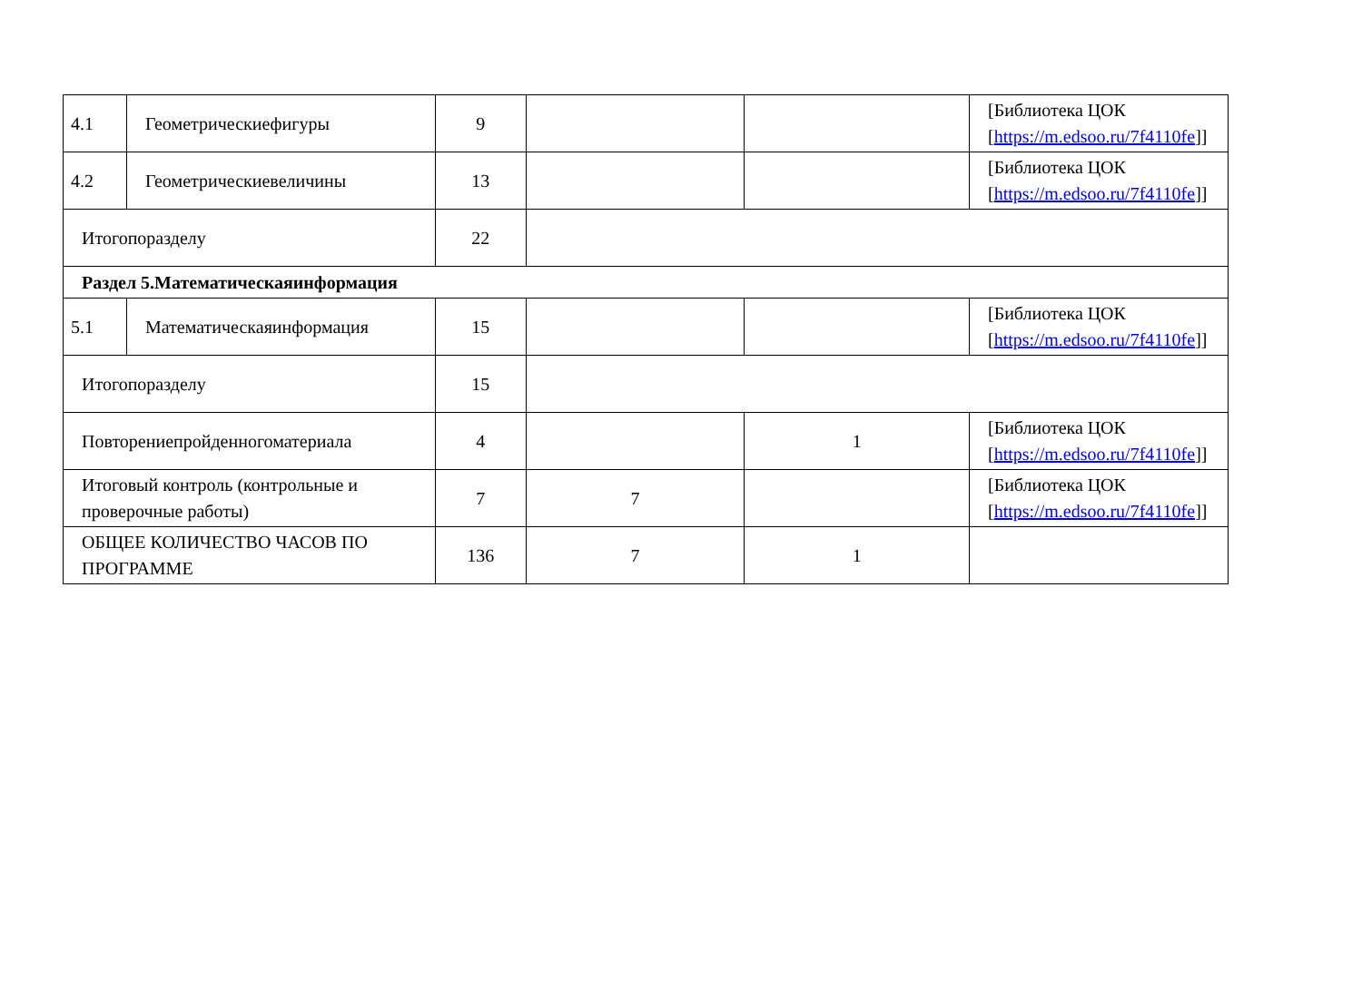| 4.1 | Геометрическиефигуры | 9 | | | [Библиотека ЦОК [ https://m.edsoo.ru/7f4110fe ]] |
| 4.2 | Геометрическиевеличины | 13 | | | [Библиотека ЦОК [ https://m.edsoo.ru/7f4110fe ]] |
| Итогопоразделу | | 22 | | | |
| Раздел 5.Математическаяинформация | | | | | |
| 5.1 | Математическаяинформация | 15 | | | [Библиотека ЦОК [ https://m.edsoo.ru/7f4110fe ]] |
| Итогопоразделу | | 15 | | | |
| Повторениепройденногоматериала | | 4 | | 1 | [Библиотека ЦОК [ https://m.edsoo.ru/7f4110fe ]] |
| Итоговый контроль (контрольные и проверочные работы) | | 7 | 7 | | [Библиотека ЦОК [ https://m.edsoo.ru/7f4110fe ]] |
| ОБЩЕЕ КОЛИЧЕСТВО ЧАСОВ ПО ПРОГРАММЕ | | 136 | 7 | 1 | |